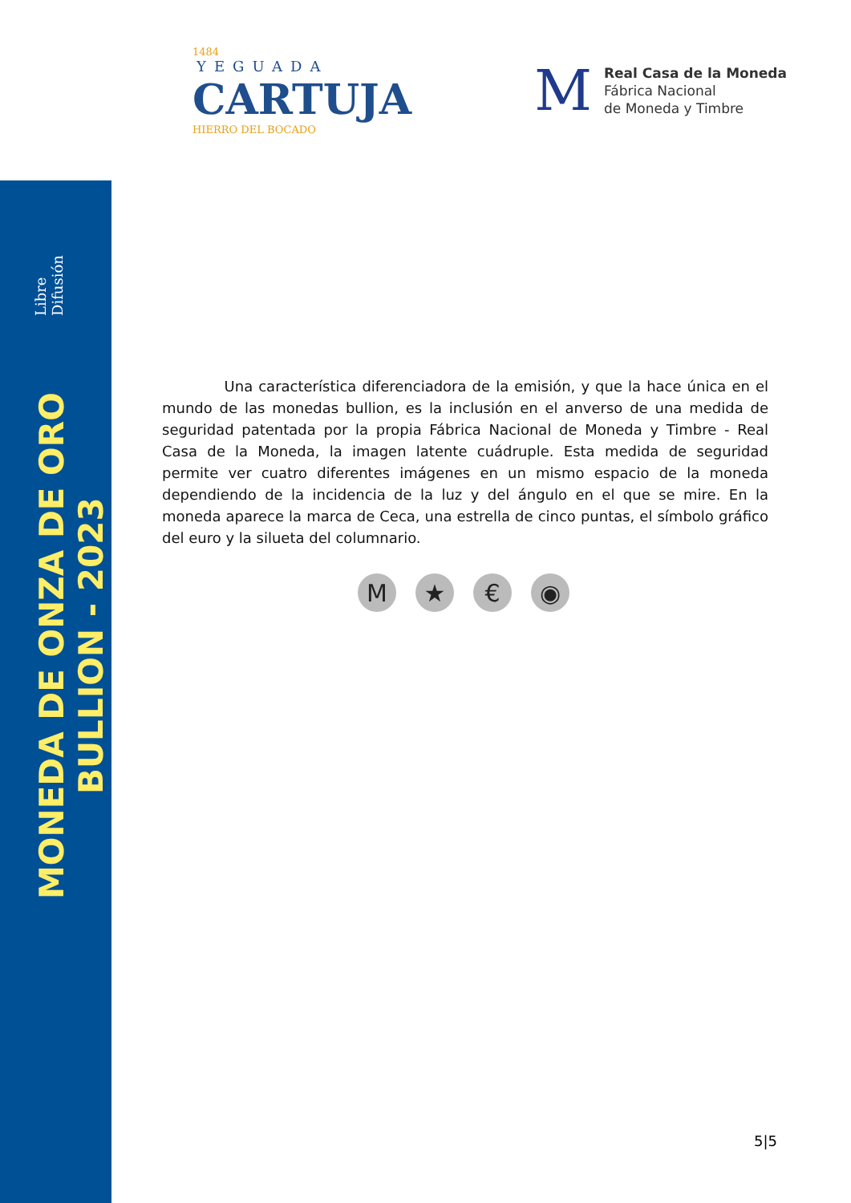1484
YEGUADA
CARTUJA
HIERRO DEL BOCADO
M
Real Casa de la Moneda
Fábrica Nacional
de Moneda y Timbre
MONEDA DE ONZA DE ORO BULLION - 2023
Libre Difusión
Una característica diferenciadora de la emisión, y que la hace única en el mundo de las monedas bullion, es la inclusión en el anverso de una medida de seguridad patentada por la propia Fábrica Nacional de Moneda y Timbre - Real Casa de la Moneda, la imagen latente cuádruple. Esta medida de seguridad permite ver cuatro diferentes imágenes en un mismo espacio de la moneda dependiendo de la incidencia de la luz y del ángulo en el que se mire. En la moneda aparece la marca de Ceca, una estrella de cinco puntas, el símbolo gráfico del euro y la silueta del columnario.
M ★ € ◉
5|5